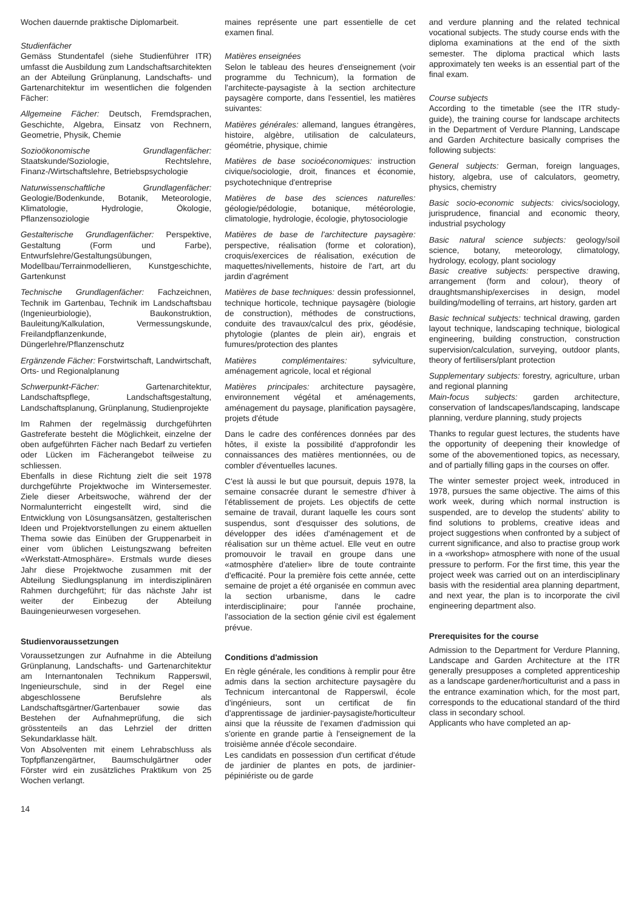Wochen dauernde praktische Diplomarbeit.
Studienfächer
Gemäss Stundentafel (siehe Studienführer ITR) umfasst die Ausbildung zum Landschaftsarchitekten an der Abteilung Grünplanung, Landschafts- und Gartenarchitektur im wesentlichen die folgenden Fächer:
Allgemeine Fächer: Deutsch, Fremdsprachen, Geschichte, Algebra, Einsatz von Rechnern, Geometrie, Physik, Chemie
Sozioökonomische Grundlagenfächer: Staatskunde/Soziologie, Rechtslehre, Finanz-/Wirtschaftslehre, Betriebspsychologie
Naturwissenschaftliche Grundlagenfächer: Geologie/Bodenkunde, Botanik, Meteorologie, Klimatologie, Hydrologie, Ökologie, Pflanzensoziologie
Gestalterische Grundlagenfächer: Perspektive, Gestaltung (Form und Farbe), Entwurfslehre/Gestaltungsübungen, Modellbau/Terrainmodellieren, Kunstgeschichte, Gartenkunst
Technische Grundlagenfächer: Fachzeichnen, Technik im Gartenbau, Technik im Landschaftsbau (Ingenieurbiologie), Baukonstruktion, Bauleitung/Kalkulation, Vermessungskunde, Freilandpflanzenkunde, Düngerlehre/Pflanzenschutz
Ergänzende Fächer: Forstwirtschaft, Landwirtschaft, Orts- und Regionalplanung
Schwerpunkt-Fächer: Gartenarchitektur, Landschaftspflege, Landschaftsgestaltung, Landschaftsplanung, Grünplanung, Studienprojekte
Im Rahmen der regelmässig durchgeführten Gastreferate besteht die Möglichkeit, einzelne der oben aufgeführten Fächer nach Bedarf zu vertiefen oder Lücken im Fächerangebot teilweise zu schliessen.
Ebenfalls in diese Richtung zielt die seit 1978 durchgeführte Projektwoche im Wintersemester. Ziele dieser Arbeitswoche, während der der Normalunterricht eingestellt wird, sind die Entwicklung von Lösungsansätzen, gestalterischen Ideen und Projektvorstellungen zu einem aktuellen Thema sowie das Einüben der Gruppenarbeit in einer vom üblichen Leistungszwang befreiten «Werkstatt-Atmosphäre». Erstmals wurde dieses Jahr diese Projektwoche zusammen mit der Abteilung Siedlungsplanung im interdisziplinären Rahmen durchgeführt; für das nächste Jahr ist weiter der Einbezug der Abteilung Bauingenieurwesen vorgesehen.
Studienvoraussetzungen
Voraussetzungen zur Aufnahme in die Abteilung Grünplanung, Landschafts- und Gartenarchitektur am Internantonalen Technikum Rapperswil, Ingenieurschule, sind in der Regel eine abgeschlossene Berufslehre als Landschaftsgärtner/Gartenbauer sowie das Bestehen der Aufnahmeprüfung, die sich grösstenteils an das Lehrziel der dritten Sekundarklasse hält.
Von Absolventen mit einem Lehrabschluss als Topfpflanzengärtner, Baumschulgärtner oder Förster wird ein zusätzliches Praktikum von 25 Wochen verlangt.
14
maines représente une part essentielle de cet examen final.
Matières enseignées
Selon le tableau des heures d'enseignement (voir programme du Technicum), la formation de l'architecte-paysagiste à la section architecture paysagère comporte, dans l'essentiel, les matières suivantes:
Matières générales: allemand, langues étrangères, histoire, algèbre, utilisation de calculateurs, géométrie, physique, chimie
Matières de base socioéconomiques: instruction civique/sociologie, droit, finances et économie, psychotechnique d'entreprise
Matières de base des sciences naturelles: géologie/pédologie, botanique, météorologie, climatologie, hydrologie, écologie, phytosociologie
Matières de base de l'architecture paysagère: perspective, réalisation (forme et coloration), croquis/exercices de réalisation, exécution de maquettes/nivellements, histoire de l'art, art du jardin d'agrément
Matières de base techniques: dessin professionnel, technique horticole, technique paysagère (biologie de construction), méthodes de constructions, conduite des travaux/calcul des prix, géodésie, phytologie (plantes de plein air), engrais et fumures/protection des plantes
Matières complémentaires: sylviculture, aménagement agricole, local et régional
Matières principales: architecture paysagère, environnement végétal et aménagements, aménagement du paysage, planification paysagère, projets d'étude
Dans le cadre des conférences données par des hôtes, il existe la possibilité d'approfondir les connaissances des matières mentionnées, ou de combler d'éventuelles lacunes.
C'est là aussi le but que poursuit, depuis 1978, la semaine consacrée durant le semestre d'hiver à l'établissement de projets. Les objectifs de cette semaine de travail, durant laquelle les cours sont suspendus, sont d'esquisser des solutions, de développer des idées d'aménagement et de réalisation sur un thème actuel. Elle veut en outre promouvoir le travail en groupe dans une «atmosphère d'atelier» libre de toute contrainte d'efficacité. Pour la première fois cette année, cette semaine de projet a été organisée en commun avec la section urbanisme, dans le cadre interdisciplinaire; pour l'année prochaine, l'association de la section génie civil est également prévue.
Conditions d'admission
En règle générale, les conditions à remplir pour être admis dans la section architecture paysagère du Technicum intercantonal de Rapperswil, école d'ingénieurs, sont un certificat de fin d'apprentissage de jardinier-paysagiste/horticulteur ainsi que la réussite de l'examen d'admission qui s'oriente en grande partie à l'enseignement de la troisième année d'école secondaire.
Les candidats en possession d'un certificat d'étude de jardinier de plantes en pots, de jardinier-pépiniériste ou de garde
and verdure planning and the related technical vocational subjects. The study course ends with the diploma examinations at the end of the sixth semester. The diploma practical which lasts approximately ten weeks is an essential part of the final exam.
Course subjects
According to the timetable (see the ITR study-guide), the training course for landscape architects in the Department of Verdure Planning, Landscape and Garden Architecture basically comprises the following subjects:
General subjects: German, foreign languages, history, algebra, use of calculators, geometry, physics, chemistry
Basic socio-economic subjects: civics/sociology, jurisprudence, financial and economic theory, industrial psychology
Basic natural science subjects: geology/soil science, botany, meteorology, climatology, hydrology, ecology, plant sociology
Basic creative subjects: perspective drawing, arrangement (form and colour), theory of draughtsmanship/exercises in design, model building/modelling of terrains, art history, garden art
Basic technical subjects: technical drawing, garden layout technique, landscaping technique, biological engineering, building construction, construction supervision/calculation, surveying, outdoor plants, theory of fertilisers/plant protection
Supplementary subjects: forestry, agriculture, urban and regional planning
Main-focus subjects: garden architecture, conservation of landscapes/landscaping, landscape planning, verdure planning, study projects
Thanks to regular guest lectures, the students have the opportunity of deepening their knowledge of some of the abovementioned topics, as necessary, and of partially filling gaps in the courses on offer.
The winter semester project week, introduced in 1978, pursues the same objective. The aims of this work week, during which normal instruction is suspended, are to develop the students' ability to find solutions to problems, creative ideas and project suggestions when confronted by a subject of current significance, and also to practise group work in a «workshop» atmosphere with none of the usual pressure to perform. For the first time, this year the project week was carried out on an interdisciplinary basis with the residential area planning department, and next year, the plan is to incorporate the civil engineering department also.
Prerequisites for the course
Admission to the Department for Verdure Planning, Landscape and Garden Architecture at the ITR generally presupposes a completed apprenticeship as a landscape gardener/horticulturist and a pass in the entrance examination which, for the most part, corresponds to the educational standard of the third class in secondary school.
Applicants who have completed an ap-